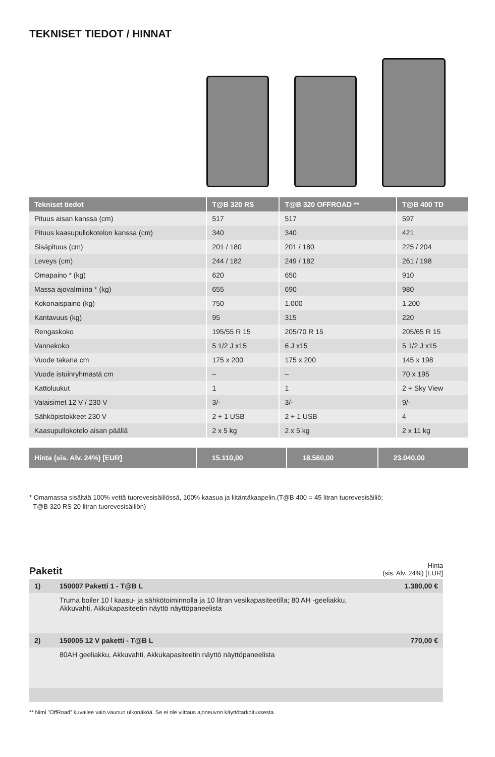TEKNISET TIEDOT / HINNAT
| Tekniset tiedot | T@B 320 RS | T@B 320 OFFROAD ** | T@B 400 TD |
| --- | --- | --- | --- |
| Pituus aisan kanssa (cm) | 517 | 517 | 597 |
| Pituus kaasupullokotelon kanssa (cm) | 340 | 340 | 421 |
| Sisäpituus (cm) | 201 / 180 | 201 / 180 | 225 / 204 |
| Leveys (cm) | 244 / 182 | 249 / 182 | 261 / 198 |
| Omapaino * (kg) | 620 | 650 | 910 |
| Massa ajovalmiina * (kg) | 655 | 690 | 980 |
| Kokonaispaino (kg) | 750 | 1.000 | 1.200 |
| Kantavuus (kg) | 95 | 315 | 220 |
| Rengaskoko | 195/55 R 15 | 205/70 R 15 | 205/65 R 15 |
| Vannekoko | 5 1/2 J x15 | 6 J x15 | 5 1/2 J x15 |
| Vuode takana cm | 175 x 200 | 175 x 200 | 145 x 198 |
| Vuode istuinryhmästä cm | – | – | 70 x 195 |
| Kattoluukut | 1 | 1 | 2 + Sky View |
| Valaisimet 12 V / 230 V | 3/- | 3/- | 9/- |
| Sähköpistokkeet 230 V | 2 + 1 USB | 2 + 1 USB | 4 |
| Kaasupullokotelo aisan päällä | 2 x 5 kg | 2 x 5 kg | 2 x 11 kg |
| Hinta (sis. Alv. 24%) [EUR] | 15.110,00 | 18.560,00 | 23.040,00 |
* Omamassa sisältää 100% vettä tuorevesisäiliössä, 100% kaasua ja liitäntäkaapelin.(T@B 400 = 45 litran tuorevesisäiliö;
T@B 320 RS 20 litran tuorevesisäiliön)
Paketit
Hinta
(sis. Alv. 24%) [EUR]
| 1) | 150007 Paketti 1 - T@B L | 1.380,00 € |
| | Truma boiler 10 l kaasu- ja sähkötoiminnolla ja 10 litran vesikapasiteetilla; 80 AH -geeliakku, Akkuvahti, Akkukapasiteetin näyttö näyttöpaneelista | |
| 2) | 150005 12 V paketti - T@B L | 770,00 € |
| | 80AH geeliakku, Akkuvahti, Akkukapasiteetin näyttö näyttöpaneelista | |
** Nimi ”OffRoad” kuvailee vain vaunun ulkonäköä. Se ei ole viittaus ajoneuvon käyttötarkoituksesta.